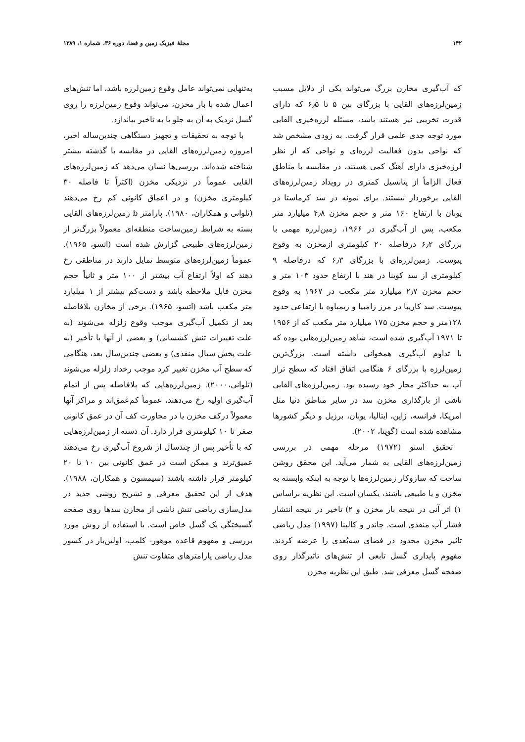۱۴۲ مجلهٔ فیزیک زمین و فضا، دوره ۳۶، شماره ۱، ۱۳۸۹
که آب‌گیری مخازن بزرگ می‌تواند یکی از دلایل مسبب زمین‌لرزه‌های القایی با بزرگای بین ۵ تا ۶٫۵ که دارای قدرت تخریبی نیز هستند باشد، مسئله لرزه‌خیزی القایی مورد توجه جدی علمی قرار گرفت. به زودی مشخص شد که نواحی بدون فعالیت لرزه‌ای و نواحی که از نظر لرزه‌خیزی دارای آهنگ کمی هستند، در مقایسه با مناطق فعال الزاماً از پتانسیل کمتری در رویداد زمین‌لرزه‌های القایی برخوردار نیستند. برای نمونه در سد کرماستا در یونان با ارتفاع ۱۶۰ متر و حجم مخزن ۴٫۸ میلیارد متر مکعب، پس از آب‌گیری در ۱۹۶۶، زمین‌لرزه مهمی با بزرگای ۶٫۲ درفاصله ۲۰ کیلومتری ازمخزن به وقوع پیوست. زمین‌لرزه‌ای با بزرگای ۶٫۳ که درفاصله ۹ کیلومتری از سد کوینا در هند با ارتفاع حدود ۱۰۳ متر و حجم مخزن ۲٫۷ میلیارد متر مکعب در ۱۹۶۷ به وقوع پیوست. سد کاریبا در مرز زامبیا و زیمباوه با ارتفاعی حدود ۱۲۸متر و حجم مخزن ۱۷۵ میلیارد متر مکعب که از ۱۹۵۶ تا ۱۹۷۱ آب‌گیری شده است، شاهد زمین‌لرزه‌هایی بوده که با تداوم آب‌گیری همخوانی داشته است. بزرگ‌ترین زمین‌لرزه با بزرگای ۶ هنگامی اتفاق افتاد که سطح تراز آب به حداکثر مجاز خود رسیده بود. زمین‌لرزه‌های القایی ناشی از بارگذاری مخزن سد در سایر مناطق دنیا مثل امریکا، فرانسه، ژاپن، ایتالیا، یونان، برزیل و دیگر کشورها مشاهده شده است (گوپتا، ۲۰۰۲).
تحقیق اسنو (۱۹۷۲) مرحله مهمی در بررسی زمین‌لرزه‌های القایی به شمار می‌آید. این محقق روشن ساخت که سازوکار زمین‌لرزه‌ها با توجه به اینکه وابسته به مخزن و یا طبیعی باشند، یکسان است. این نظریه براساس ۱) اثر آنی در نتیجه بار مخزن و ۲) تاخیر در نتیجه انتشار فشار آب منفذی است. چاندر و کالپنا (۱۹۹۷) مدل ریاضی تاثیر مخزن محدود در فضای سه‌بُعدی را عرضه کردند. مفهوم پایداری گسل تابعی از تنش‌های تاثیرگذار روی صفحه گسل معرفی شد. طبق این نظریه مخزن
به‌تنهایی نمی‌تواند عامل وقوع زمین‌لرزه باشد، اما تنش‌های اعمال شده با بار مخزن، می‌تواند وقوع زمین‌لرزه را روی گسل نزدیک به آن به جلو یا به تاخیر بیاندازد.
با توجه به تحقیقات و تجهیز دستگاهی چندین‌ساله اخیر، امروزه زمین‌لرزه‌های القایی در مقایسه با گذشته بیشتر شناخته شده‌اند. بررسی‌ها نشان می‌دهد که زمین‌لرزه‌های القایی عموماً در نزدیکی مخزن (اکثراً تا فاصله ۳۰ کیلومتری مخزن) و در اعماق کانونی کم رخ می‌دهند (تلوانی و همکاران، ۱۹۸۰). پارامتر b زمین‌لرزه‌های القایی بسته به شرایط زمین‌ساخت منطقه‌ای معمولاً بزرگ‌تر از زمین‌لرزه‌های طبیعی گزارش شده است (اتسو، ۱۹۶۵). عموماً زمین‌لرزه‌های متوسط تمایل دارند در مناطقی رخ دهند که اولاً ارتفاع آب بیشتر از ۱۰۰ متر و ثانیاً حجم مخزن قابل ملاحظه باشد و دست‌کم بیشتر از ۱ میلیارد متر مکعب باشد (اتسو، ۱۹۶۵). برخی از مخازن بلافاصله بعد از تکمیل آب‌گیری موجب وقوع زلزله می‌شوند (به علت تغییرات تنش کشسانی) و بعضی از آنها با تأخیر (به علت پخش سیال منفذی) و بعضی چندین‌سال بعد، هنگامی که سطح آب مخزن تغییر کرد موجب رخداد زلزله می‌شوند (تلوانی،۲۰۰۰). زمین‌لرزه‌هایی که بلافاصله پس از اتمام آب‌گیری اولیه رخ می‌دهند، عموماً کم‌عمق‌اند و مراکز آنها معمولاً درکف مخزن یا در مجاورت کف آن در عمق کانونی صفر تا ۱۰ کیلومتری قرار دارد. آن دسته از زمین‌لرزه‌هایی که با تأخیر پس از چندسال از شروع آب‌گیری رخ می‌دهند عمیق‌ترند و ممکن است در عمق کانونی بین ۱۰ تا ۲۰ کیلومتر قرار داشته باشند (سیمسون و همکاران، ۱۹۸۸). هدف از این تحقیق معرفی و تشریح روشی جدید در مدل‌سازی ریاضی تنش ناشی از مخازن سدها روی صفحه گسیختگی یک گسل خاص است. با استفاده از روش مورد بررسی و مفهوم قاعده موهور- کلمب، اولین‌بار در کشور مدل ریاضی پارامترهای متفاوت تنش